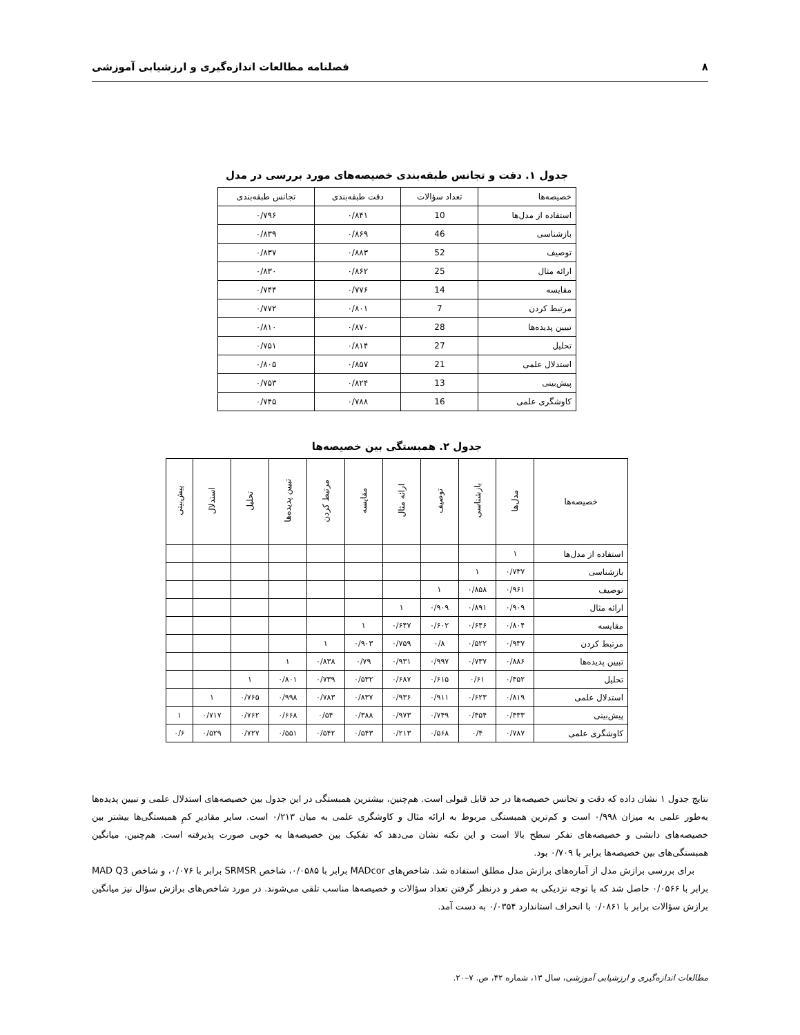۸ فصلنامه مطالعات اندازه‌گیری و ارزشیابی آموزشی
جدول ۱. دقت و تجانس طبقه‌بندی خصیصه‌های مورد بررسی در مدل
| خصیصه‌ها | تعداد سؤالات | دقت طبقه‌بندی | تجانس طبقه‌بندی |
| استفاده از مدل‌ها | 10 | ۰/۸۴۱ | ۰/۷۹۶ |
| بازشناسی | 46 | ۰/۸۶۹ | ۰/۸۳۹ |
| توصیف | 52 | ۰/۸۸۳ | ۰/۸۳۷ |
| ارائه مثال | 25 | ۰/۸۶۲ | ۰/۸۳۰ |
| مقایسه | 14 | ۰/۷۷۶ | ۰/۷۴۴ |
| مرتبط کردن | 7 | ۰/۸۰۱ | ۰/۷۷۲ |
| تبیین پدیده‌ها | 28 | ۰/۸۷۰ | ۰/۸۱۰ |
| تحلیل | 27 | ۰/۸۱۴ | ۰/۷۵۱ |
| استدلال علمی | 21 | ۰/۸۵۷ | ۰/۸۰۵ |
| پیش‌بینی | 13 | ۰/۸۲۴ | ۰/۷۵۳ |
| کاوشگری علمی | 16 | ۰/۷۸۸ | ۰/۷۴۵ |
جدول ۲. همبستگی بین خصیصه‌ها
| خصیصه‌ها | مدل‌ها | بازشناسی | توصیف | ارائه مثال | مقایسه | مرتبط کردن | تبیین پدیده‌ها | تحلیل | استدلال | پیش‌بینی |
| --- | --- | --- | --- | --- | --- | --- | --- | --- | --- | --- |
| استفاده از مدل‌ها | ۱ | | | | | | | | | |
| بازشناسی | ۰/۷۳۷ | ۱ | | | | | | | | |
| توصیف | ۰/۹۶۱ | ۰/۸۵۸ | ۱ | | | | | | | |
| ارائه مثال | ۰/۹۰۹ | ۰/۸۹۱ | ۰/۹۰۹ | ۱ | | | | | | |
| مقایسه | ۰/۸۰۴ | ۰/۶۴۶ | ۰/۶۰۲ | ۰/۶۴۷ | ۱ | | | | | |
| مرتبط کردن | ۰/۹۳۷ | ۰/۵۲۲ | ۰/۸ | ۰/۷۵۹ | ۰/۹۰۳ | ۱ | | | | |
| تبیین پدیده‌ها | ۰/۸۸۶ | ۰/۷۳۷ | ۰/۹۹۷ | ۰/۹۳۱ | ۰/۷۹ | ۰/۸۳۸ | ۱ | | | |
| تحلیل | ۰/۴۵۲ | ۰/۶۱ | ۰/۶۱۵ | ۰/۶۸۷ | ۰/۵۳۲ | ۰/۷۳۹ | ۰/۸۰۱ | ۱ | | |
| استدلال علمی | ۰/۸۱۹ | ۰/۶۲۳ | ۰/۹۱۱ | ۰/۹۳۶ | ۰/۸۳۷ | ۰/۷۸۳ | ۰/۹۹۸ | ۰/۷۶۵ | ۱ | |
| پیش‌بینی | ۰/۴۳۳ | ۰/۴۵۴ | ۰/۷۴۹ | ۰/۹۷۳ | ۰/۳۸۸ | ۰/۵۴ | ۰/۶۶۸ | ۰/۷۶۲ | ۰/۷۱۷ | ۱ |
| کاوشگری علمی | ۰/۷۸۷ | ۰/۴ | ۰/۵۶۸ | ۰/۲۱۳ | ۰/۵۴۳ | ۰/۵۴۲ | ۰/۵۵۱ | ۰/۷۲۷ | ۰/۵۲۹ | ۰/۶ |
نتایج جدول ۱ نشان داده که دقت و تجانس خصیصه‌ها در حد قابل قبولی است. هم‌چنین، بیشترین همبستگی در این جدول بین خصیصه‌های استدلال علمی و تبیین پدیده‌ها به‌طور علمی به میزان ۰/۹۹۸ است و کم‌ترین همبستگی مربوط به ارائه مثال و کاوشگری علمی به میان ۰/۲۱۳ است. سایر مقادیرِ کمِ همبستگی‌ها بیشتر بین خصیصه‌های دانشی و خصیصه‌های تفکر سطح بالا است و این نکته نشان می‌دهد که تفکیک بین خصیصه‌ها به خوبی صورت پذیرفته است. هم‌چنین، میانگین همبستگی‌های بین خصیصه‌ها برابر با ۰/۷۰۹ بود.
برای بررسی برازش مدل از آماره‌های برازش مدل مطلق استفاده شد. شاخص‌های MADcor برابر با ۰/۰۵۸۵، شاخص SRMSR برابر با ۰/۰۷۶، و شاخص MAD Q3 برابر با ۰/۰۵۶۶ حاصل شد که با توجه نزدیکی به صفر و درنظر گرفتن تعداد سؤالات و خصیصه‌ها مناسب تلقی می‌شوند. در مورد شاخص‌های برازش سؤال نیز میانگین برازش سؤالات برابر با ۰/۰۸۶۱ با انحراف استاندارد ۰/۰۳۵۴ به دست آمد.
مطالعات اندازه‌گیری و ارزشیابی آموزشی، سال ۱۳، شماره ۴۲، ص. ۷–۲۰.